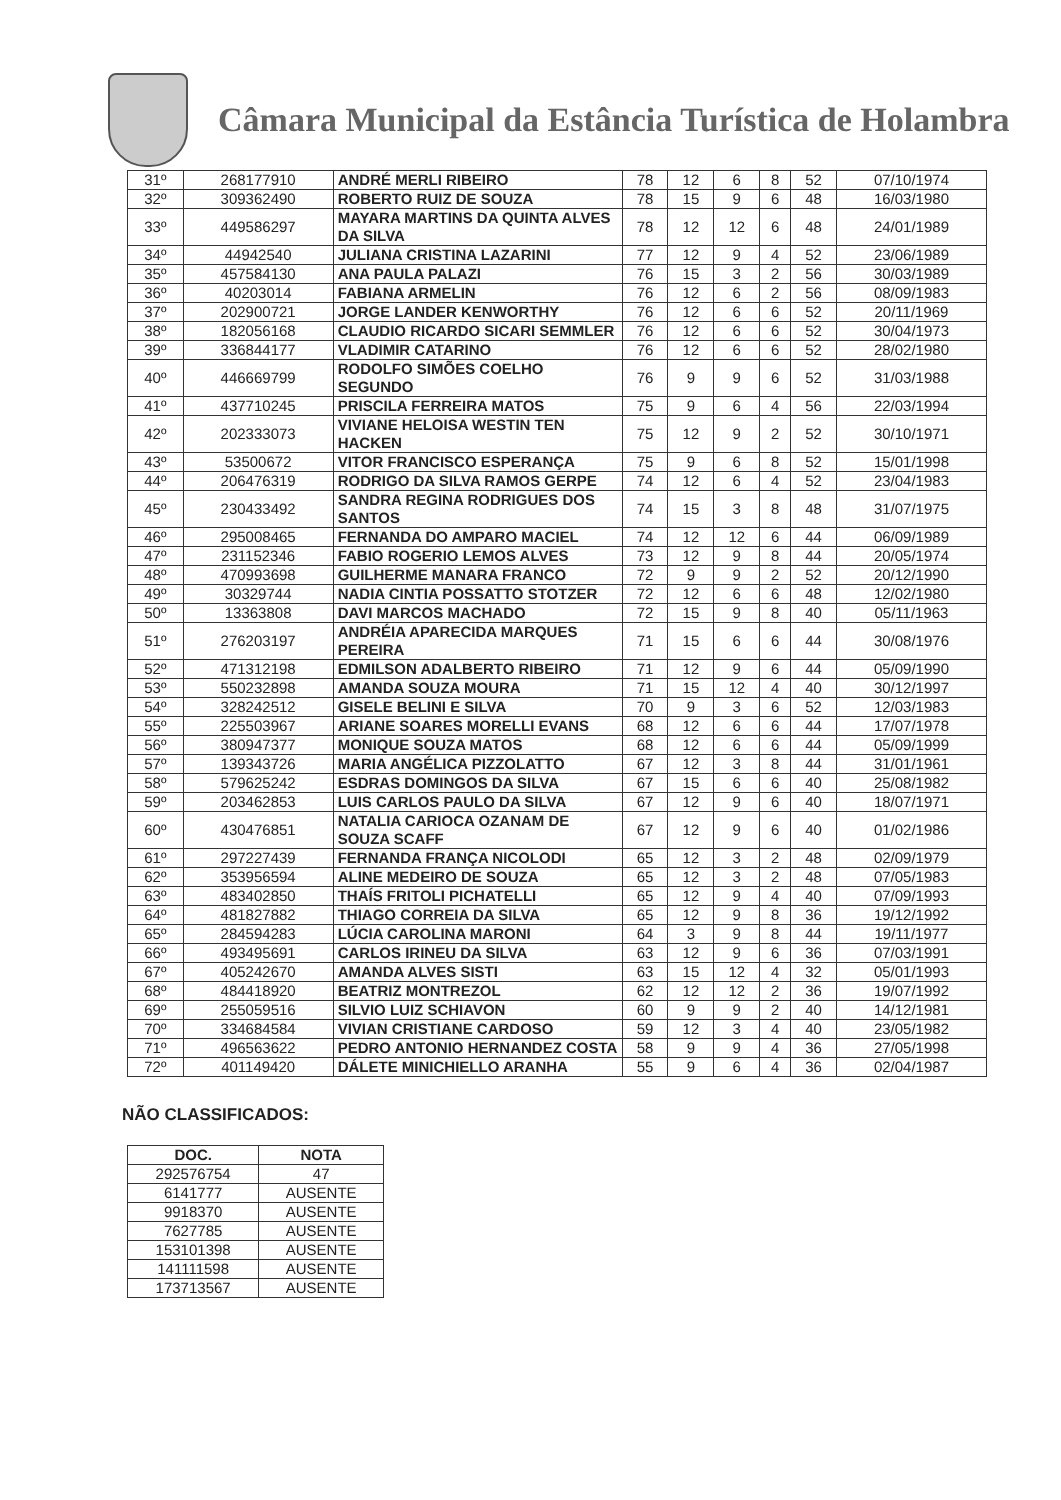Câmara Municipal da Estância Turística de Holambra
| 31º | 268177910 | ANDRÉ MERLI RIBEIRO | 78 | 12 | 6 | 8 | 52 | 07/10/1974 |
| 32º | 309362490 | ROBERTO RUIZ DE SOUZA | 78 | 15 | 9 | 6 | 48 | 16/03/1980 |
| 33º | 449586297 | MAYARA MARTINS DA QUINTA ALVES DA SILVA | 78 | 12 | 12 | 6 | 48 | 24/01/1989 |
| 34º | 44942540 | JULIANA CRISTINA LAZARINI | 77 | 12 | 9 | 4 | 52 | 23/06/1989 |
| 35º | 457584130 | ANA PAULA PALAZI | 76 | 15 | 3 | 2 | 56 | 30/03/1989 |
| 36º | 40203014 | FABIANA ARMELIN | 76 | 12 | 6 | 2 | 56 | 08/09/1983 |
| 37º | 202900721 | JORGE LANDER KENWORTHY | 76 | 12 | 6 | 6 | 52 | 20/11/1969 |
| 38º | 182056168 | CLAUDIO RICARDO SICARI SEMMLER | 76 | 12 | 6 | 6 | 52 | 30/04/1973 |
| 39º | 336844177 | VLADIMIR CATARINO | 76 | 12 | 6 | 6 | 52 | 28/02/1980 |
| 40º | 446669799 | RODOLFO SIMÕES COELHO SEGUNDO | 76 | 9 | 9 | 6 | 52 | 31/03/1988 |
| 41º | 437710245 | PRISCILA FERREIRA MATOS | 75 | 9 | 6 | 4 | 56 | 22/03/1994 |
| 42º | 202333073 | VIVIANE HELOISA WESTIN TEN HACKEN | 75 | 12 | 9 | 2 | 52 | 30/10/1971 |
| 43º | 53500672 | VITOR FRANCISCO ESPERANÇA | 75 | 9 | 6 | 8 | 52 | 15/01/1998 |
| 44º | 206476319 | RODRIGO DA SILVA RAMOS GERPE | 74 | 12 | 6 | 4 | 52 | 23/04/1983 |
| 45º | 230433492 | SANDRA REGINA RODRIGUES DOS SANTOS | 74 | 15 | 3 | 8 | 48 | 31/07/1975 |
| 46º | 295008465 | FERNANDA DO AMPARO MACIEL | 74 | 12 | 12 | 6 | 44 | 06/09/1989 |
| 47º | 231152346 | FABIO ROGERIO LEMOS ALVES | 73 | 12 | 9 | 8 | 44 | 20/05/1974 |
| 48º | 470993698 | GUILHERME MANARA FRANCO | 72 | 9 | 9 | 2 | 52 | 20/12/1990 |
| 49º | 30329744 | NADIA CINTIA POSSATTO STOTZER | 72 | 12 | 6 | 6 | 48 | 12/02/1980 |
| 50º | 13363808 | DAVI MARCOS MACHADO | 72 | 15 | 9 | 8 | 40 | 05/11/1963 |
| 51º | 276203197 | ANDRÉIA APARECIDA MARQUES PEREIRA | 71 | 15 | 6 | 6 | 44 | 30/08/1976 |
| 52º | 471312198 | EDMILSON ADALBERTO RIBEIRO | 71 | 12 | 9 | 6 | 44 | 05/09/1990 |
| 53º | 550232898 | AMANDA SOUZA MOURA | 71 | 15 | 12 | 4 | 40 | 30/12/1997 |
| 54º | 328242512 | GISELE BELINI E SILVA | 70 | 9 | 3 | 6 | 52 | 12/03/1983 |
| 55º | 225503967 | ARIANE SOARES MORELLI EVANS | 68 | 12 | 6 | 6 | 44 | 17/07/1978 |
| 56º | 380947377 | MONIQUE SOUZA MATOS | 68 | 12 | 6 | 6 | 44 | 05/09/1999 |
| 57º | 139343726 | MARIA ANGÉLICA PIZZOLATTO | 67 | 12 | 3 | 8 | 44 | 31/01/1961 |
| 58º | 579625242 | ESDRAS DOMINGOS DA SILVA | 67 | 15 | 6 | 6 | 40 | 25/08/1982 |
| 59º | 203462853 | LUIS CARLOS PAULO DA SILVA | 67 | 12 | 9 | 6 | 40 | 18/07/1971 |
| 60º | 430476851 | NATALIA CARIOCA OZANAM DE SOUZA SCAFF | 67 | 12 | 9 | 6 | 40 | 01/02/1986 |
| 61º | 297227439 | FERNANDA FRANÇA NICOLODI | 65 | 12 | 3 | 2 | 48 | 02/09/1979 |
| 62º | 353956594 | ALINE MEDEIRO DE SOUZA | 65 | 12 | 3 | 2 | 48 | 07/05/1983 |
| 63º | 483402850 | THAÍS FRITOLI PICHATELLI | 65 | 12 | 9 | 4 | 40 | 07/09/1993 |
| 64º | 481827882 | THIAGO CORREIA DA SILVA | 65 | 12 | 9 | 8 | 36 | 19/12/1992 |
| 65º | 284594283 | LÚCIA CAROLINA MARONI | 64 | 3 | 9 | 8 | 44 | 19/11/1977 |
| 66º | 493495691 | CARLOS IRINEU DA SILVA | 63 | 12 | 9 | 6 | 36 | 07/03/1991 |
| 67º | 405242670 | AMANDA ALVES SISTI | 63 | 15 | 12 | 4 | 32 | 05/01/1993 |
| 68º | 484418920 | BEATRIZ MONTREZOL | 62 | 12 | 12 | 2 | 36 | 19/07/1992 |
| 69º | 255059516 | SILVIO LUIZ SCHIAVON | 60 | 9 | 9 | 2 | 40 | 14/12/1981 |
| 70º | 334684584 | VIVIAN CRISTIANE CARDOSO | 59 | 12 | 3 | 4 | 40 | 23/05/1982 |
| 71º | 496563622 | PEDRO ANTONIO HERNANDEZ COSTA | 58 | 9 | 9 | 4 | 36 | 27/05/1998 |
| 72º | 401149420 | DÁLETE MINICHIELLO ARANHA | 55 | 9 | 6 | 4 | 36 | 02/04/1987 |
NÃO CLASSIFICADOS:
| DOC. | NOTA |
| --- | --- |
| 292576754 | 47 |
| 6141777 | AUSENTE |
| 9918370 | AUSENTE |
| 7627785 | AUSENTE |
| 153101398 | AUSENTE |
| 141111598 | AUSENTE |
| 173713567 | AUSENTE |